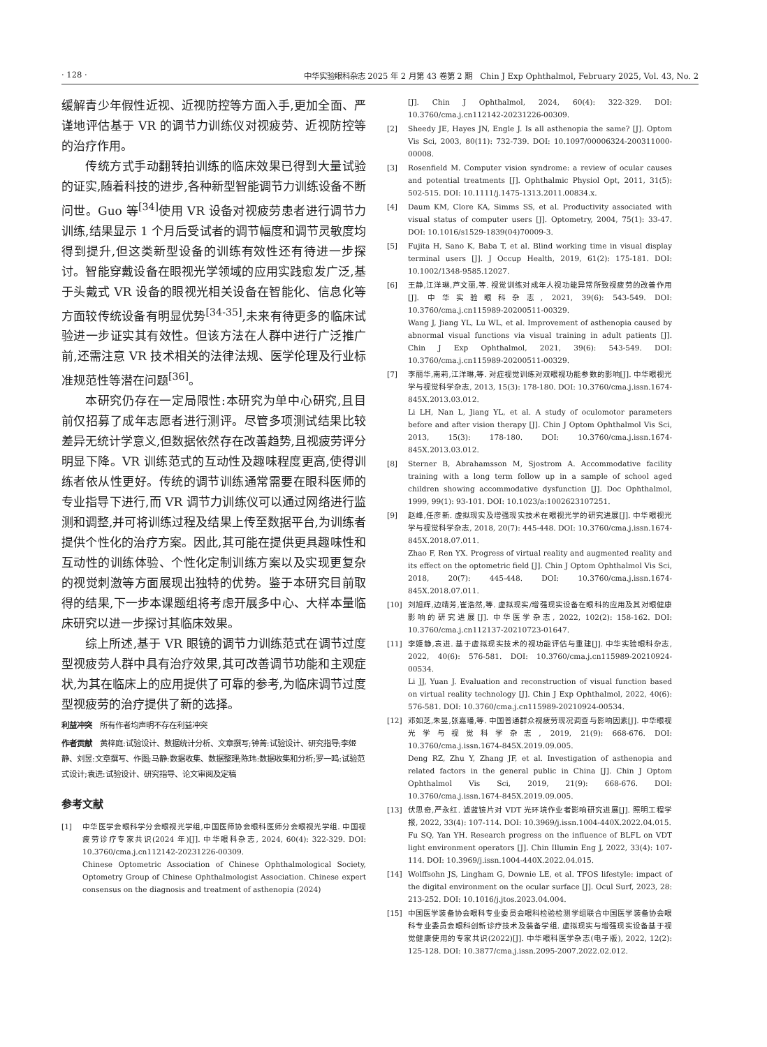· 128 · 中华实验眼科杂志 2025 年 2 月第 43 卷第 2 期　Chin J Exp Ophthalmol, February 2025, Vol. 43, No. 2
缓解青少年假性近视、近视防控等方面入手,更加全面、严谨地评估基于 VR 的调节力训练仪对视疲劳、近视防控等的治疗作用。
传统方式手动翻转拍训练的临床效果已得到大量试验的证实,随着科技的进步,各种新型智能调节力训练设备不断问世。Guo 等<sup>[34]</sup>使用 VR 设备对视疲劳患者进行调节力训练,结果显示 1 个月后受试者的调节幅度和调节灵敏度均得到提升,但这类新型设备的训练有效性还有待进一步探讨。智能穿戴设备在眼视光学领域的应用实践愈发广泛,基于头戴式 VR 设备的眼视光相关设备在智能化、信息化等方面较传统设备有明显优势<sup>[34-35]</sup>,未来有待更多的临床试验进一步证实其有效性。但该方法在人群中进行广泛推广前,还需注意 VR 技术相关的法律法规、医学伦理及行业标准规范性等潜在问题<sup>[36]</sup>。
本研究仍存在一定局限性:本研究为单中心研究,且目前仅招募了成年志愿者进行测评。尽管多项测试结果比较差异无统计学意义,但数据依然存在改善趋势,且视疲劳评分明显下降。VR 训练范式的互动性及趣味程度更高,使得训练者依从性更好。传统的调节训练通常需要在眼科医师的专业指导下进行,而 VR 调节力训练仪可以通过网络进行监测和调整,并可将训练过程及结果上传至数据平台,为训练者提供个性化的治疗方案。因此,其可能在提供更具趣味性和互动性的训练体验、个性化定制训练方案以及实现更复杂的视觉刺激等方面展现出独特的优势。鉴于本研究目前取得的结果,下一步本课题组将考虑开展多中心、大样本量临床研究以进一步探讨其临床效果。
综上所述,基于 VR 眼镜的调节力训练范式在调节过度型视疲劳人群中具有治疗效果,其可改善调节功能和主观症状,为其在临床上的应用提供了可靠的参考,为临床调节过度型视疲劳的治疗提供了新的选择。
利益冲突　所有作者均声明不存在利益冲突
作者贡献　黄梓庭:试验设计、数据统计分析、文章撰写;钟菁:试验设计、研究指导;李姬静、刘昱:文章撰写、作图;马静:数据收集、数据整理;陈玮:数据收集和分析;罗一鸣:试验范式设计;袁进:试验设计、研究指导、论文审阅及定稿
参考文献
[1] 中华医学会眼科学分会眼视光学组,中国医师协会眼科医师分会眼视光学组. 中国视疲劳诊疗专家共识(2024 年)[J]. 中华眼科杂志, 2024, 60(4): 322-329. DOI: 10.3760/cma.j.cn112142-20231226-00309.
Chinese Optometric Association of Chinese Ophthalmological Society, Optometry Group of Chinese Ophthalmologist Association. Chinese expert consensus on the diagnosis and treatment of asthenopia (2024)
[J]. Chin J Ophthalmol, 2024, 60(4): 322-329. DOI: 10.3760/cma.j.cn112142-20231226-00309.
[2] Sheedy JE, Hayes JN, Engle J. Is all asthenopia the same? [J]. Optom Vis Sci, 2003, 80(11): 732-739. DOI: 10.1097/00006324-200311000-00008.
[3] Rosenfield M. Computer vision syndrome: a review of ocular causes and potential treatments [J]. Ophthalmic Physiol Opt, 2011, 31(5): 502-515. DOI: 10.1111/j.1475-1313.2011.00834.x.
[4] Daum KM, Clore KA, Simms SS, et al. Productivity associated with visual status of computer users [J]. Optometry, 2004, 75(1): 33-47. DOI: 10.1016/s1529-1839(04)70009-3.
[5] Fujita H, Sano K, Baba T, et al. Blind working time in visual display terminal users [J]. J Occup Health, 2019, 61(2): 175-181. DOI: 10.1002/1348-9585.12027.
[6] 王静,江洋琳,芦文丽,等. 视觉训练对成年人视功能异常所致视疲劳的改善作用[J]. 中华实验眼科杂志, 2021, 39(6): 543-549. DOI: 10.3760/cma.j.cn115989-20200511-00329.
Wang J, Jiang YL, Lu WL, et al. Improvement of asthenopia caused by abnormal visual functions via visual training in adult patients [J]. Chin J Exp Ophthalmol, 2021, 39(6): 543-549. DOI: 10.3760/cma.j.cn115989-20200511-00329.
[7] 李丽华,南莉,江洋琳,等. 对症视觉训练对双眼视功能参数的影响[J]. 中华眼视光学与视觉科学杂志, 2013, 15(3): 178-180. DOI: 10.3760/cma.j.issn.1674-845X.2013.03.012.
Li LH, Nan L, Jiang YL, et al. A study of oculomotor parameters before and after vision therapy [J]. Chin J Optom Ophthalmol Vis Sci, 2013, 15(3): 178-180. DOI: 10.3760/cma.j.issn.1674-845X.2013.03.012.
[8] Sterner B, Abrahamsson M, Sjostrom A. Accommodative facility training with a long term follow up in a sample of school aged children showing accommodative dysfunction [J]. Doc Ophthalmol, 1999, 99(1): 93-101. DOI: 10.1023/a:1002623107251.
[9] 赵峰,任彦新. 虚拟现实及增强现实技术在眼视光学的研究进展[J]. 中华眼视光学与视觉科学杂志, 2018, 20(7): 445-448. DOI: 10.3760/cma.j.issn.1674-845X.2018.07.011.
Zhao F, Ren YX. Progress of virtual reality and augmented reality and its effect on the optometric field [J]. Chin J Optom Ophthalmol Vis Sci, 2018, 20(7): 445-448. DOI: 10.3760/cma.j.issn.1674-845X.2018.07.011.
[10] 刘旭辉,边靖芳,崔浩然,等. 虚拟现实/增强现实设备在眼科的应用及其对眼健康影响的研究进展[J]. 中华医学杂志, 2022, 102(2): 158-162. DOI: 10.3760/cma.j.cn112137-20210723-01647.
[11] 李姬静,袁进. 基于虚拟现实技术的视功能评估与重建[J]. 中华实验眼科杂志, 2022, 40(6): 576-581. DOI: 10.3760/cma.j.cn115989-20210924-00534.
Li JJ, Yuan J. Evaluation and reconstruction of visual function based on virtual reality technology [J]. Chin J Exp Ophthalmol, 2022, 40(6): 576-581. DOI: 10.3760/cma.j.cn115989-20210924-00534.
[12] 邓如芝,朱昱,张嘉璠,等. 中国普通群众视疲劳现况调查与影响因素[J]. 中华眼视光学与视觉科学杂志, 2019, 21(9): 668-676. DOI: 10.3760/cma.j.issn.1674-845X.2019.09.005.
Deng RZ, Zhu Y, Zhang JF, et al. Investigation of asthenopia and related factors in the general public in China [J]. Chin J Optom Ophthalmol Vis Sci, 2019, 21(9): 668-676. DOI: 10.3760/cma.j.issn.1674-845X.2019.09.005.
[13] 伏思奇,严永红. 滤蓝镜片对 VDT 光环境作业者影响研究进展[J]. 照明工程学报, 2022, 33(4): 107-114. DOI: 10.3969/j.issn.1004-440X.2022.04.015.
Fu SQ, Yan YH. Research progress on the influence of BLFL on VDT light environment operators [J]. Chin Illumin Eng J, 2022, 33(4): 107-114. DOI: 10.3969/j.issn.1004-440X.2022.04.015.
[14] Wolffsohn JS, Lingham G, Downie LE, et al. TFOS lifestyle: impact of the digital environment on the ocular surface [J]. Ocul Surf, 2023, 28: 213-252. DOI: 10.1016/j.jtos.2023.04.004.
[15] 中国医学装备协会眼科专业委员会眼科检验检测学组联合中国医学装备协会眼科专业委员会眼科创新诊疗技术及装备学组. 虚拟现实与增强现实设备基于视觉健康使用的专家共识(2022)[J]. 中华眼科医学杂志(电子版), 2022, 12(2): 125-128. DOI: 10.3877/cma.j.issn.2095-2007.2022.02.012.